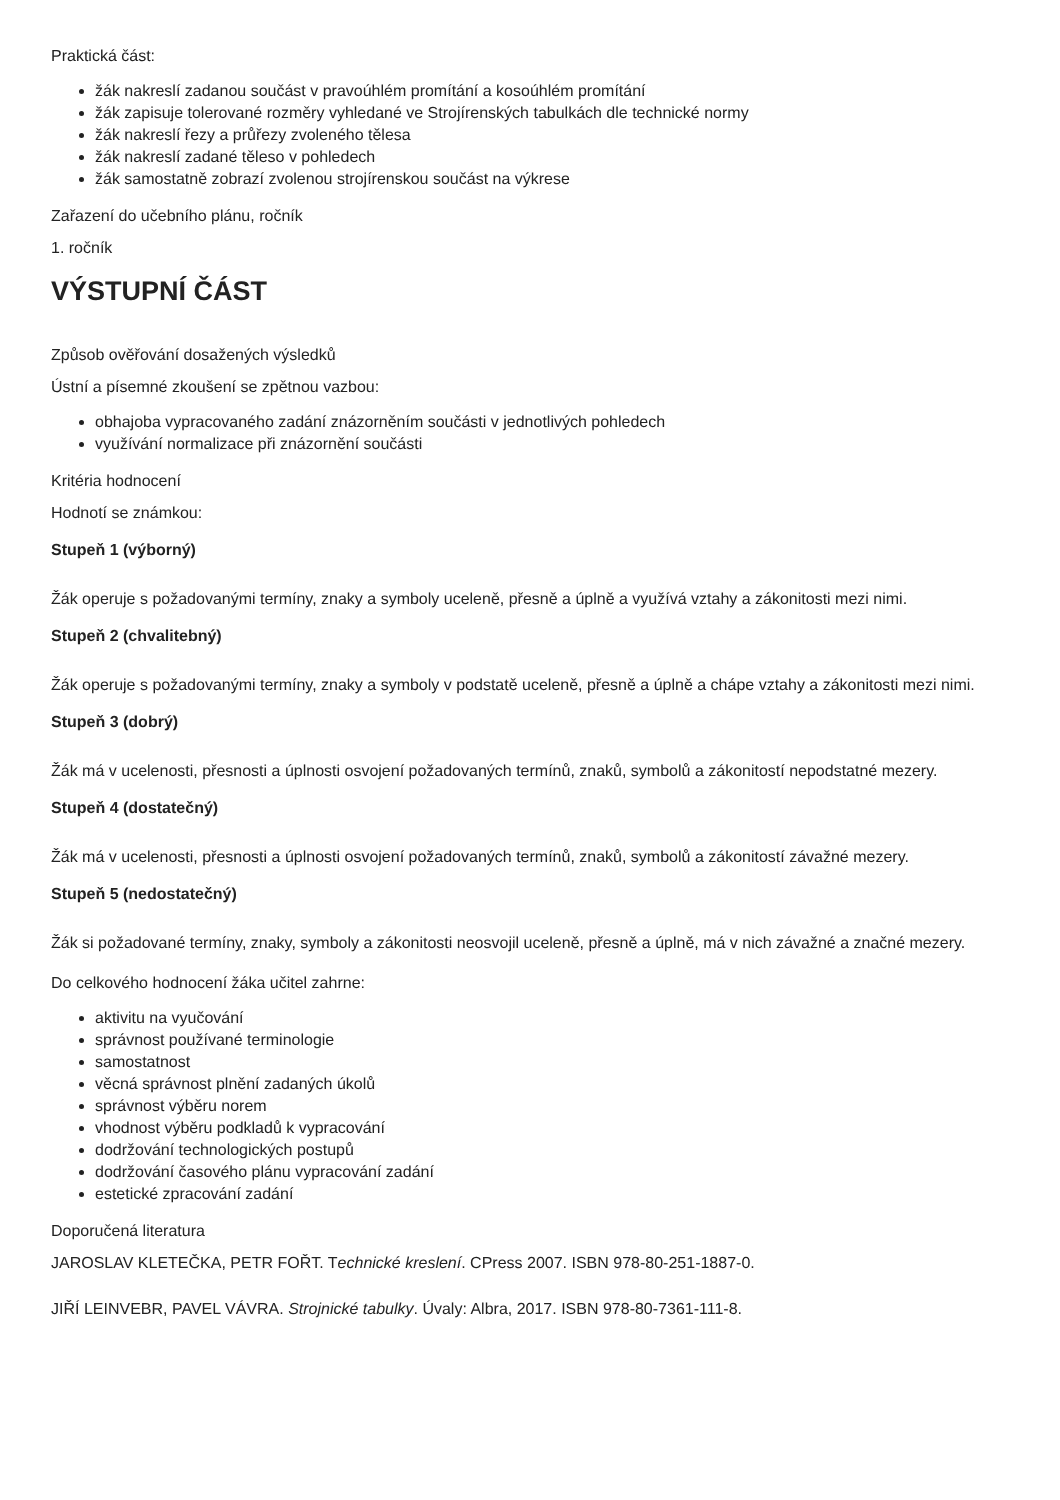Praktická část:
žák nakreslí zadanou součást v pravoúhlém promítání a kosoúhlém promítání
žák zapisuje tolerované rozměry vyhledané ve Strojírenských tabulkách dle technické normy
žák nakreslí řezy a průřezy zvoleného tělesa
žák nakreslí zadané těleso v pohledech
žák samostatně zobrazí zvolenou strojírenskou součást na výkrese
Zařazení do učebního plánu, ročník
1. ročník
VÝSTUPNÍ ČÁST
Způsob ověřování dosažených výsledků
Ústní a písemné zkoušení se zpětnou vazbou:
obhajoba vypracovaného zadání znázorněním součásti v jednotlivých pohledech
využívání normalizace při znázornění součásti
Kritéria hodnocení
Hodnotí se známkou:
Stupeň 1 (výborný)
Žák operuje s požadovanými termíny, znaky a symboly uceleně, přesně a úplně a využívá vztahy a zákonitosti mezi nimi.
Stupeň 2 (chvalitebný)
Žák operuje s požadovanými termíny, znaky a symboly v podstatě uceleně, přesně a úplně a chápe vztahy a zákonitosti mezi nimi.
Stupeň 3 (dobrý)
Žák má v ucelenosti, přesnosti a úplnosti osvojení požadovaných termínů, znaků, symbolů a zákonitostí nepodstatné mezery.
Stupeň 4 (dostatečný)
Žák má v ucelenosti, přesnosti a úplnosti osvojení požadovaných termínů, znaků, symbolů a zákonitostí závažné mezery.
Stupeň 5 (nedostatečný)
Žák si požadované termíny, znaky, symboly a zákonitosti neosvojil uceleně, přesně a úplně, má v nich závažné a značné mezery.
Do celkového hodnocení žáka učitel zahrne:
aktivitu na vyučování
správnost používané terminologie
samostatnost
věcná správnost plnění zadaných úkolů
správnost výběru norem
vhodnost výběru podkladů k vypracování
dodržování technologických postupů
dodržování časového plánu vypracování zadání
estetické zpracování zadání
Doporučená literatura
JAROSLAV KLETEČKA, PETR FOŘT. Technické kreslení. CPress 2007. ISBN 978-80-251-1887-0.
JIŘÍ LEINVEBR, PAVEL VÁVRA. Strojnické tabulky. Úvaly: Albra, 2017. ISBN 978-80-7361-111-8.